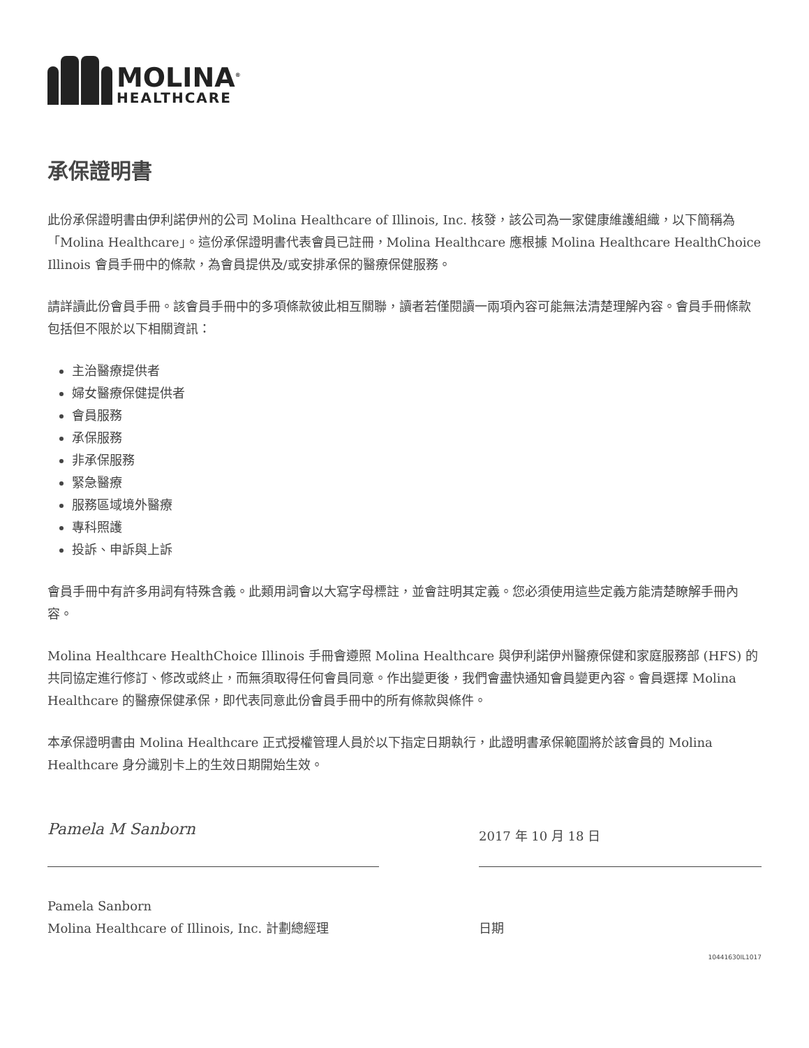MOLINA<sup>®</sup>
HEALTHCARE
承保證明書
此份承保證明書由伊利諾伊州的公司 Molina Healthcare of Illinois, Inc. 核發，該公司為一家健康維護組織，以下簡稱為「Molina Healthcare」。這份承保證明書代表會員已註冊，Molina Healthcare 應根據 Molina Healthcare HealthChoice Illinois 會員手冊中的條款，為會員提供及/或安排承保的醫療保健服務。
請詳讀此份會員手冊。該會員手冊中的多項條款彼此相互關聯，讀者若僅閱讀一兩項內容可能無法清楚理解內容。會員手冊條款包括但不限於以下相關資訊：
主治醫療提供者
婦女醫療保健提供者
會員服務
承保服務
非承保服務
緊急醫療
服務區域境外醫療
專科照護
投訴、申訴與上訴
會員手冊中有許多用詞有特殊含義。此類用詞會以大寫字母標註，並會註明其定義。您必須使用這些定義方能清楚瞭解手冊內容。
Molina Healthcare HealthChoice Illinois 手冊會遵照 Molina Healthcare 與伊利諾伊州醫療保健和家庭服務部 (HFS) 的共同協定進行修訂、修改或終止，而無須取得任何會員同意。作出變更後，我們會盡快通知會員變更內容。會員選擇 Molina Healthcare 的醫療保健承保，即代表同意此份會員手冊中的所有條款與條件。
本承保證明書由 Molina Healthcare 正式授權管理人員於以下指定日期執行，此證明書承保範圍將於該會員的 Molina Healthcare 身分識別卡上的生效日期開始生效。
Pamela M Sanborn
Pamela Sanborn
Molina Healthcare of Illinois, Inc. 計劃總經理
2017 年 10 月 18 日
日期
10441630IL1017